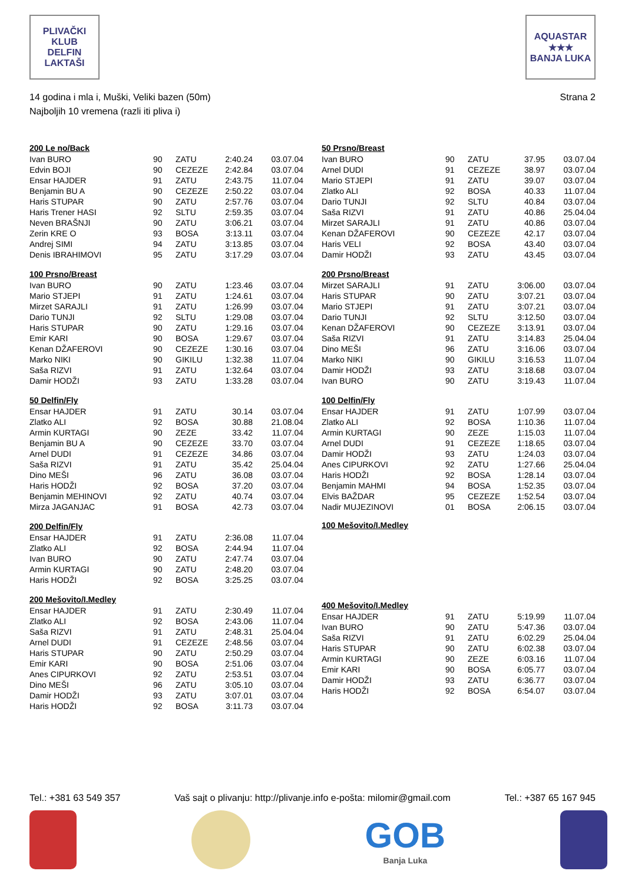PLIVAČKI KLUB
DELFIN
LAKTAŠI
AQUASTAR
★★★
BANJA LUKA
14 godina i mla i, Muški, Veliki bazen (50m)
Najboljih 10 vremena (razli iti pliva i)
Strana 2
| 200 Le no/Back | | | | |
| --- | --- | --- | --- | --- |
| Ivan BURO | 90 | ZATU | 2:40.24 | 03.07.04 |
| Edvin BOJI | 90 | CEZEZE | 2:42.84 | 03.07.04 |
| Ensar HAJDER | 91 | ZATU | 2:43.75 | 11.07.04 |
| Benjamin BU A | 90 | CEZEZE | 2:50.22 | 03.07.04 |
| Haris STUPAR | 90 | ZATU | 2:57.76 | 03.07.04 |
| Haris Trener HASI | 92 | SLTU | 2:59.35 | 03.07.04 |
| Neven BRAŠNJI | 90 | ZATU | 3:06.21 | 03.07.04 |
| Zerin KRE O | 93 | BOSA | 3:13.11 | 03.07.04 |
| Andrej SIMI | 94 | ZATU | 3:13.85 | 03.07.04 |
| Denis IBRAHIMOVI | 95 | ZATU | 3:17.29 | 03.07.04 |
| 100 Prsno/Breast | | | | |
| --- | --- | --- | --- | --- |
| Ivan BURO | 90 | ZATU | 1:23.46 | 03.07.04 |
| Mario STJEPI | 91 | ZATU | 1:24.61 | 03.07.04 |
| Mirzet SARAJLI | 91 | ZATU | 1:26.99 | 03.07.04 |
| Dario TUNJI | 92 | SLTU | 1:29.08 | 03.07.04 |
| Haris STUPAR | 90 | ZATU | 1:29.16 | 03.07.04 |
| Emir KARI | 90 | BOSA | 1:29.67 | 03.07.04 |
| Kenan DŽAFEROVI | 90 | CEZEZE | 1:30.16 | 03.07.04 |
| Marko NIKI | 90 | GIKILU | 1:32.38 | 11.07.04 |
| Saša RIZVI | 91 | ZATU | 1:32.64 | 03.07.04 |
| Damir HODŽI | 93 | ZATU | 1:33.28 | 03.07.04 |
| 50 Delfin/Fly | | | | |
| --- | --- | --- | --- | --- |
| Ensar HAJDER | 91 | ZATU | 30.14 | 03.07.04 |
| Zlatko ALI | 92 | BOSA | 30.88 | 21.08.04 |
| Armin KURTAGI | 90 | ZEZE | 33.42 | 11.07.04 |
| Benjamin BU A | 90 | CEZEZE | 33.70 | 03.07.04 |
| Arnel DUDI | 91 | CEZEZE | 34.86 | 03.07.04 |
| Saša RIZVI | 91 | ZATU | 35.42 | 25.04.04 |
| Dino MEŠI | 96 | ZATU | 36.08 | 03.07.04 |
| Haris HODŽI | 92 | BOSA | 37.20 | 03.07.04 |
| Benjamin MEHINOVI | 92 | ZATU | 40.74 | 03.07.04 |
| Mirza JAGANJAC | 91 | BOSA | 42.73 | 03.07.04 |
| 200 Delfin/Fly | | | | |
| --- | --- | --- | --- | --- |
| Ensar HAJDER | 91 | ZATU | 2:36.08 | 11.07.04 |
| Zlatko ALI | 92 | BOSA | 2:44.94 | 11.07.04 |
| Ivan BURO | 90 | ZATU | 2:47.74 | 03.07.04 |
| Armin KURTAGI | 90 | ZATU | 2:48.20 | 03.07.04 |
| Haris HODŽI | 92 | BOSA | 3:25.25 | 03.07.04 |
| 200 Mešovito/I.Medley | | | | |
| --- | --- | --- | --- | --- |
| Ensar HAJDER | 91 | ZATU | 2:30.49 | 11.07.04 |
| Zlatko ALI | 92 | BOSA | 2:43.06 | 11.07.04 |
| Saša RIZVI | 91 | ZATU | 2:48.31 | 25.04.04 |
| Arnel DUDI | 91 | CEZEZE | 2:48.56 | 03.07.04 |
| Haris STUPAR | 90 | ZATU | 2:50.29 | 03.07.04 |
| Emir KARI | 90 | BOSA | 2:51.06 | 03.07.04 |
| Anes CIPURKOVI | 92 | ZATU | 2:53.51 | 03.07.04 |
| Dino MEŠI | 96 | ZATU | 3:05.10 | 03.07.04 |
| Damir HODŽI | 93 | ZATU | 3:07.01 | 03.07.04 |
| Haris HODŽI | 92 | BOSA | 3:11.73 | 03.07.04 |
| 50 Prsno/Breast | | | | |
| --- | --- | --- | --- | --- |
| Ivan BURO | 90 | ZATU | 37.95 | 03.07.04 |
| Arnel DUDI | 91 | CEZEZE | 38.97 | 03.07.04 |
| Mario STJEPI | 91 | ZATU | 39.07 | 03.07.04 |
| Zlatko ALI | 92 | BOSA | 40.33 | 11.07.04 |
| Dario TUNJI | 92 | SLTU | 40.84 | 03.07.04 |
| Saša RIZVI | 91 | ZATU | 40.86 | 25.04.04 |
| Mirzet SARAJLI | 91 | ZATU | 40.86 | 03.07.04 |
| Kenan DŽAFEROVI | 90 | CEZEZE | 42.17 | 03.07.04 |
| Haris VELI | 92 | BOSA | 43.40 | 03.07.04 |
| Damir HODŽI | 93 | ZATU | 43.45 | 03.07.04 |
| 200 Prsno/Breast | | | | |
| --- | --- | --- | --- | --- |
| Mirzet SARAJLI | 91 | ZATU | 3:06.00 | 03.07.04 |
| Haris STUPAR | 90 | ZATU | 3:07.21 | 03.07.04 |
| Mario STJEPI | 91 | ZATU | 3:07.21 | 03.07.04 |
| Dario TUNJI | 92 | SLTU | 3:12.50 | 03.07.04 |
| Kenan DŽAFEROVI | 90 | CEZEZE | 3:13.91 | 03.07.04 |
| Saša RIZVI | 91 | ZATU | 3:14.83 | 25.04.04 |
| Dino MEŠI | 96 | ZATU | 3:16.06 | 03.07.04 |
| Marko NIKI | 90 | GIKILU | 3:16.53 | 11.07.04 |
| Damir HODŽI | 93 | ZATU | 3:18.68 | 03.07.04 |
| Ivan BURO | 90 | ZATU | 3:19.43 | 11.07.04 |
| 100 Delfin/Fly | | | | |
| --- | --- | --- | --- | --- |
| Ensar HAJDER | 91 | ZATU | 1:07.99 | 03.07.04 |
| Zlatko ALI | 92 | BOSA | 1:10.36 | 11.07.04 |
| Armin KURTAGI | 90 | ZEZE | 1:15.03 | 11.07.04 |
| Arnel DUDI | 91 | CEZEZE | 1:18.65 | 03.07.04 |
| Damir HODŽI | 93 | ZATU | 1:24.03 | 03.07.04 |
| Anes CIPURKOVI | 92 | ZATU | 1:27.66 | 25.04.04 |
| Haris HODŽI | 92 | BOSA | 1:28.14 | 03.07.04 |
| Benjamin MAHMI | 94 | BOSA | 1:52.35 | 03.07.04 |
| Elvis BAŽDAR | 95 | CEZEZE | 1:52.54 | 03.07.04 |
| Nadir MUJEZINOVI | 01 | BOSA | 2:06.15 | 03.07.04 |
| 100 Mešovito/I.Medley |
| --- |
| 400 Mešovito/I.Medley | | | | |
| --- | --- | --- | --- | --- |
| Ensar HAJDER | 91 | ZATU | 5:19.99 | 11.07.04 |
| Ivan BURO | 90 | ZATU | 5:47.36 | 03.07.04 |
| Saša RIZVI | 91 | ZATU | 6:02.29 | 25.04.04 |
| Haris STUPAR | 90 | ZATU | 6:02.38 | 03.07.04 |
| Armin KURTAGI | 90 | ZEZE | 6:03.16 | 11.07.04 |
| Emir KARI | 90 | BOSA | 6:05.77 | 03.07.04 |
| Damir HODŽI | 93 | ZATU | 6:36.77 | 03.07.04 |
| Haris HODŽI | 92 | BOSA | 6:54.07 | 03.07.04 |
Tel.: +381 63 549 357 Vaš sajt o plivanju: http://plivanje.info e-pošta: milomir@gmail.com Tel.: +387 65 167 945
GOB
Banja Luka